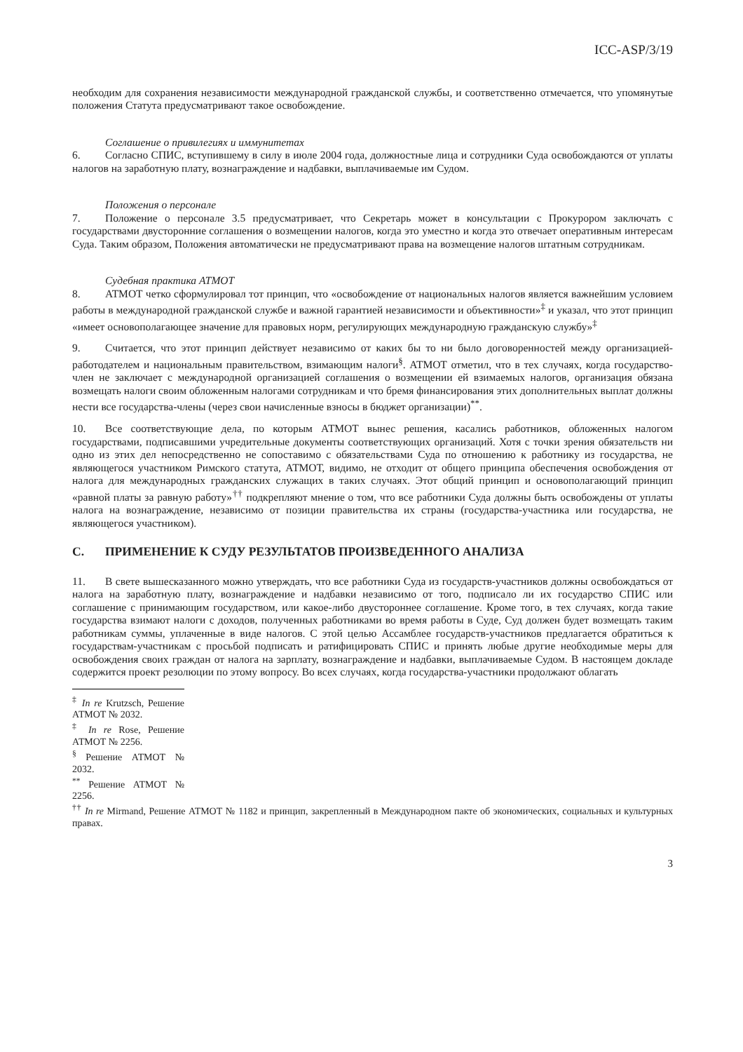ICC-ASP/3/19
необходим для сохранения независимости международной гражданской службы, и соответственно отмечается, что упомянутые положения Статута предусматривают такое освобождение.
Соглашение о привилегиях и иммунитетах
6. Согласно СПИС, вступившему в силу в июле 2004 года, должностные лица и сотрудники Суда освобождаются от уплаты налогов на заработную плату, вознаграждение и надбавки, выплачиваемые им Судом.
Положения о персонале
7. Положение о персонале 3.5 предусматривает, что Секретарь может в консультации с Прокурором заключать с государствами двусторонние соглашения о возмещении налогов, когда это уместно и когда это отвечает оперативным интересам Суда. Таким образом, Положения автоматически не предусматривают права на возмещение налогов штатным сотрудникам.
Судебная практика АТМОТ
8. АТМОТ четко сформулировал тот принцип, что «освобождение от национальных налогов является важнейшим условием работы в международной гражданской службе и важной гарантией независимости и объективности»<sup>‡</sup> и указал, что этот принцип «имеет основополагающее значение для правовых норм, регулирующих международную гражданскую службу»<sup>‡</sup>
9. Считается, что этот принцип действует независимо от каких бы то ни было договоренностей между организацией-работодателем и национальным правительством, взимающим налоги<sup>§</sup>. АТМОТ отметил, что в тех случаях, когда государство-член не заключает с международной организацией соглашения о возмещении ей взимаемых налогов, организация обязана возмещать налоги своим обложенным налогами сотрудникам и что бремя финансирования этих дополнительных выплат должны нести все государства-члены (через свои начисленные взносы в бюджет организации)<sup>**</sup>.
10. Все соответствующие дела, по которым АТМОТ вынес решения, касались работников, обложенных налогом государствами, подписавшими учредительные документы соответствующих организаций. Хотя с точки зрения обязательств ни одно из этих дел непосредственно не сопоставимо с обязательствами Суда по отношению к работнику из государства, не являющегося участником Римского статута, АТМОТ, видимо, не отходит от общего принципа обеспечения освобождения от налога для международных гражданских служащих в таких случаях. Этот общий принцип и основополагающий принцип «равной платы за равную работу»<sup>††</sup> подкрепляют мнение о том, что все работники Суда должны быть освобождены от уплаты налога на вознаграждение, независимо от позиции правительства их страны (государства-участника или государства, не являющегося участником).
C. ПРИМЕНЕНИЕ К СУДУ РЕЗУЛЬТАТОВ ПРОИЗВЕДЕННОГО АНАЛИЗА
11. В свете вышесказанного можно утверждать, что все работники Суда из государств-участников должны освобождаться от налога на заработную плату, вознаграждение и надбавки независимо от того, подписало ли их государство СПИС или соглашение с принимающим государством, или какое-либо двустороннее соглашение. Кроме того, в тех случаях, когда такие государства взимают налоги с доходов, полученных работниками во время работы в Суде, Суд должен будет возмещать таким работникам суммы, уплаченные в виде налогов. С этой целью Ассамблее государств-участников предлагается обратиться к государствам-участникам с просьбой подписать и ратифицировать СПИС и принять любые другие необходимые меры для освобождения своих граждан от налога на зарплату, вознаграждение и надбавки, выплачиваемые Судом. В настоящем докладе содержится проект резолюции по этому вопросу. Во всех случаях, когда государства-участники продолжают облагать
<sup>‡</sup> In re Krutzsch, Решение АТМОТ № 2032.
<sup>‡</sup> In re Rose, Решение АТМОТ № 2256.
<sup>§</sup> Решение АТМОТ № 2032.
<sup>**</sup> Решение АТМОТ № 2256.
<sup>††</sup> In re Mirmand, Решение АТМОТ № 1182 и принцип, закрепленный в Международном пакте об экономических, социальных и культурных правах.
3